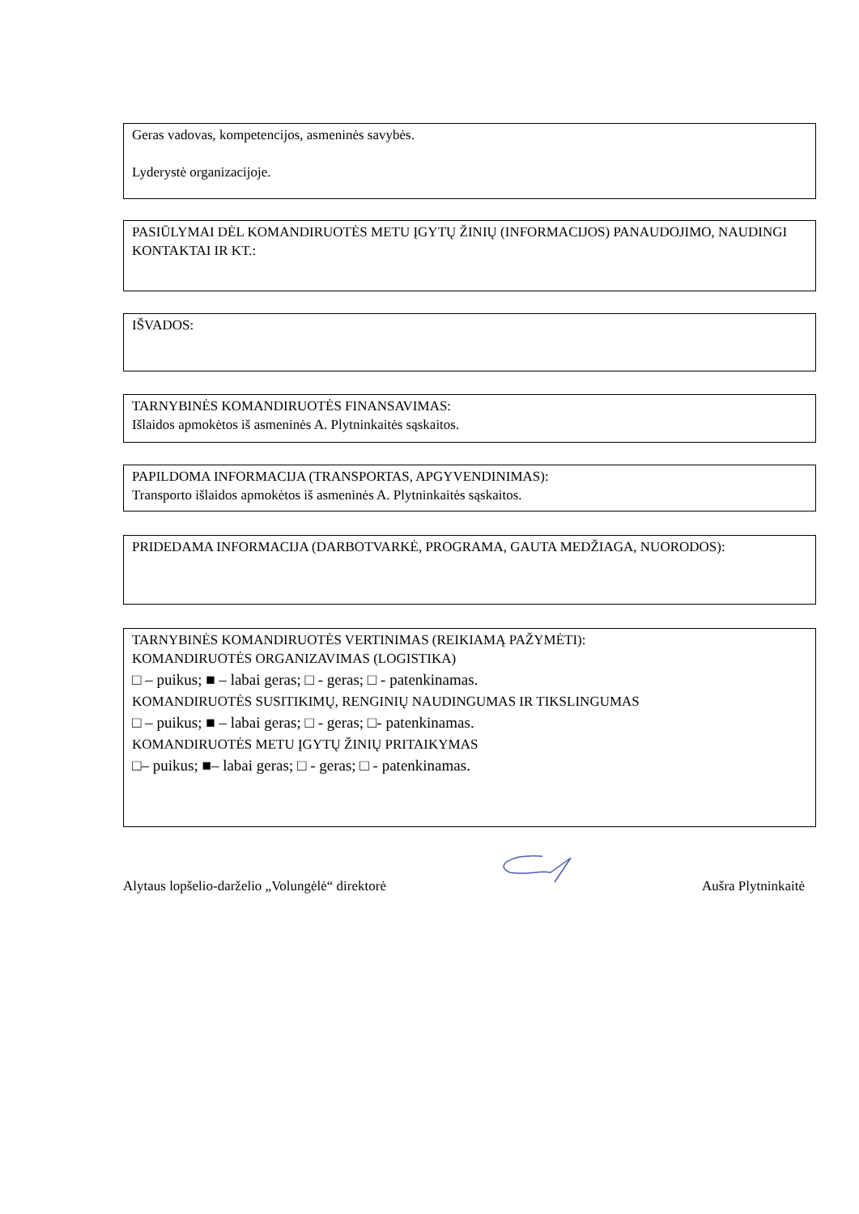Geras vadovas, kompetencijos, asmeninės savybės.
Lyderystė organizacijoje.
PASIŪLYMAI DĖL KOMANDIRUOTĖS METU ĮGYTŲ ŽINIŲ (INFORMACIJOS) PANAUDOJIMO, NAUDINGI KONTAKTAI IR KT.:
IŠVADOS:
TARNYBINĖS KOMANDIRUOTĖS FINANSAVIMAS:
Išlaidos apmokėtos iš asmeninės A. Plytninkaitės sąskaitos.
PAPILDOMA INFORMACIJA (TRANSPORTAS, APGYVENDINIMAS):
Transporto išlaidos apmokėtos iš asmeninės A. Plytninkaitės sąskaitos.
PRIDEDAMA INFORMACIJA (DARBOTVARKĖ, PROGRAMA, GAUTA MEDŽIAGA, NUORODOS):
TARNYBINĖS KOMANDIRUOTĖS VERTINIMAS (REIKIAMĄ PAŽYMĖTI):
KOMANDIRUOTĖS ORGANIZAVIMAS (LOGISTIKA)
□ – puikus; ■ – labai geras; □ - geras; □ - patenkinamas.
KOMANDIRUOTĖS SUSITIKIMŲ, RENGINIŲ NAUDINGUMAS IR TIKSLINGUMAS
□ – puikus; ■ – labai geras; □ - geras; □- patenkinamas.
KOMANDIRUOTĖS METU ĮGYTŲ ŽINIŲ PRITAIKYMAS
□– puikus; ■– labai geras; □ - geras; □ - patenkinamas.
Alytaus lopšelio-darželio „Volungėlė“ direktorė Aušra Plytninkaitė